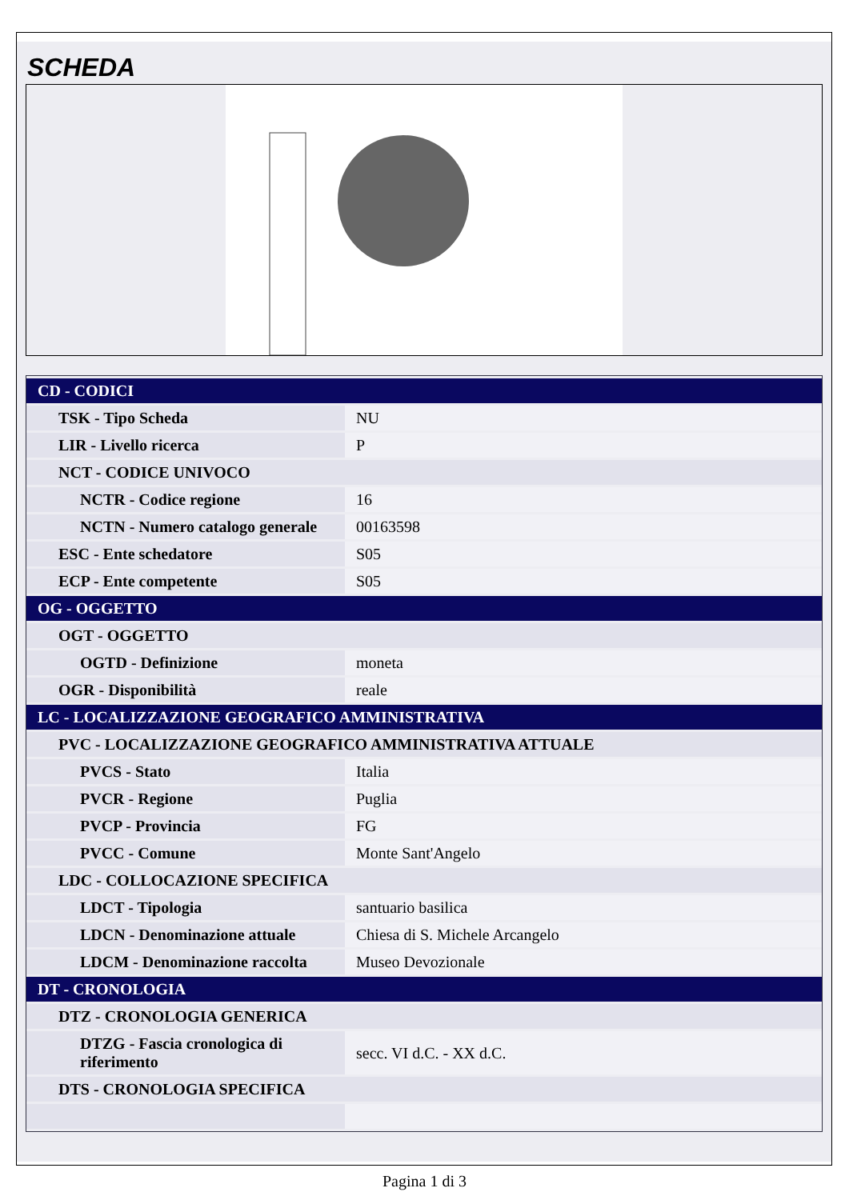SCHEDA
| CD - CODICI | |
| TSK - Tipo Scheda | NU |
| LIR - Livello ricerca | P |
| NCT - CODICE UNIVOCO | |
| NCTR - Codice regione | 16 |
| NCTN - Numero catalogo generale | 00163598 |
| ESC - Ente schedatore | S05 |
| ECP - Ente competente | S05 |
| OG - OGGETTO | |
| OGT - OGGETTO | |
| OGTD - Definizione | moneta |
| OGR - Disponibilità | reale |
| LC - LOCALIZZAZIONE GEOGRAFICO AMMINISTRATIVA | |
| PVC - LOCALIZZAZIONE GEOGRAFICO AMMINISTRATIVA ATTUALE | |
| PVCS - Stato | Italia |
| PVCR - Regione | Puglia |
| PVCP - Provincia | FG |
| PVCC - Comune | Monte Sant'Angelo |
| LDC - COLLOCAZIONE SPECIFICA | |
| LDCT - Tipologia | santuario basilica |
| LDCN - Denominazione attuale | Chiesa di S. Michele Arcangelo |
| LDCM - Denominazione raccolta | Museo Devozionale |
| DT - CRONOLOGIA | |
| DTZ - CRONOLOGIA GENERICA | |
| DTZG - Fascia cronologica di riferimento | secc. VI d.C. - XX d.C. |
| DTS - CRONOLOGIA SPECIFICA | |
Pagina 1 di 3